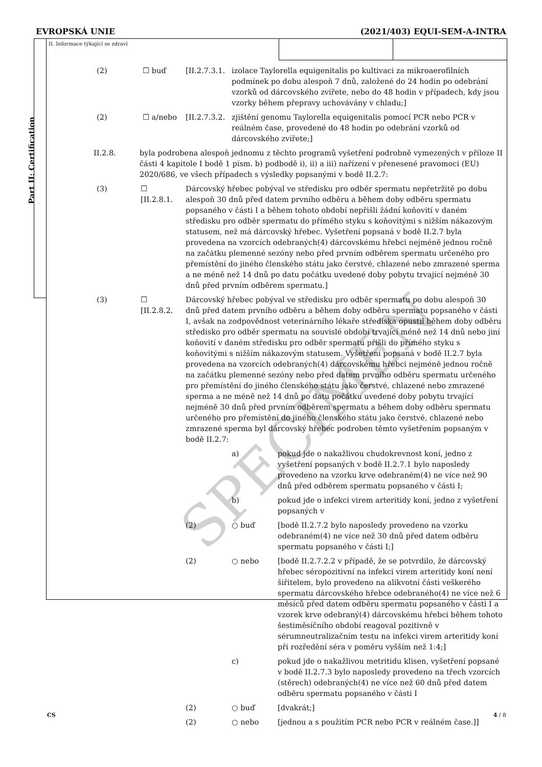EVROPSKÁ UNIE (2021/403) EQUI-SEM-A-INTRA
Part II: Certification
II. Informace týkající se zdraví
(2) ☐ buď [II.2.7.3.1.
izolace Taylorella equigenitalis po kultivaci za mikroaerofilních podmínek po dobu alespoň 7 dnů, založené do 24 hodin po odebrání vzorků od dárcovského zvířete, nebo do 48 hodin v případech, kdy jsou vzorky během přepravy uchovávány v chladu;]
(2) ☐ a/nebo [II.2.7.3.2.
zjištění genomu Taylorella equigenitalis pomocí PCR nebo PCR v reálném čase, provedené do 48 hodin po odebrání vzorků od dárcovského zvířete;]
II.2.8. byla podrobena alespoň jednomu z těchto programů vyšetření podrobně vymezených v příloze II části 4 kapitole I bodě 1 písm. b) podbodě i), ii) a iii) nařízení v přenesené pravomoci (EU) 2020/686, ve všech případech s výsledky popsanými v bodě II.2.7:
(3) ☐
[II.2.8.1.
Dárcovský hřebec pobýval ve středisku pro odběr spermatu nepřetržitě po dobu alespoň 30 dnů před datem prvního odběru a během doby odběru spermatu popsaného v části I a během tohoto období nepřišli žádní koňovití v daném středisku pro odběr spermatu do přímého styku s koňovitými s nižším nákazovým statusem, než má dárcovský hřebec. Vyšetření popsaná v bodě II.2.7 byla provedena na vzorcích odebraných(4) dárcovskému hřebci nejméně jednou ročně na začátku plemenné sezóny nebo před prvním odběrem spermatu určeného pro přemístění do jiného členského státu jako čerstvé, chlazené nebo zmrazené sperma a ne méně než 14 dnů po datu počátku uvedené doby pobytu trvající nejméně 30 dnů před prvním odběrem spermatu.]
(3) ☐
[II.2.8.2.
Dárcovský hřebec pobýval ve středisku pro odběr spermatu po dobu alespoň 30 dnů před datem prvního odběru a během doby odběru spermatu popsaného v části I, avšak na zodpovědnost veterinárního lékaře střediska opustil během doby odběru středisko pro odběr spermatu na souvislé období trvající méně než 14 dnů nebo jiní koňovití v daném středisku pro odběr spermatu přišli do přímého styku s koňovitými s nižším nákazovým statusem. Vyšetření popsaná v bodě II.2.7 byla provedena na vzorcích odebraných(4) dárcovskému hřebci nejméně jednou ročně na začátku plemenné sezóny nebo před datem prvního odběru spermatu určeného pro přemístění do jiného členského státu jako čerstvé, chlazené nebo zmrazené sperma a ne méně než 14 dnů po datu počátku uvedené doby pobytu trvající nejméně 30 dnů před prvním odběrem spermatu a během doby odběru spermatu určeného pro přemístění do jiného členského státu jako čerstvé, chlazené nebo zmrazené sperma byl dárcovský hřebec podroben těmto vyšetřením popsaným v bodě II.2.7:
a) pokud jde o nakažlivou chudokrevnost koní, jedno z vyšetření popsaných v bodě II.2.7.1 bylo naposledy provedeno na vzorku krve odebraném(4) ne více než 90 dnů před odběrem spermatu popsaného v části I;
b) pokud jde o infekci virem arteritidy koní, jedno z vyšetření popsaných v
(2) ○ buď [bodě II.2.7.2 bylo naposledy provedeno na vzorku odebraném(4) ne více než 30 dnů před datem odběru spermatu popsaného v části I;]
(2) ○ nebo [bodě II.2.7.2.2 v případě, že se potvrdilo, že dárcovský hřebec séropozitivní na infekci virem arteritidy koní není šiřitelem, bylo provedeno na alikvotní části veškerého spermatu dárcovského hřebce odebraného(4) ne více než 6 měsíců před datem odběru spermatu popsaného v části I a vzorek krve odebraný(4) dárcovskému hřebci během tohoto šestiměsíčního období reagoval pozitivně v sérumneutralizačním testu na infekci virem arteritidy koní při rozředění séra v poměru vyšším než 1:4;]
c) pokud jde o nakažlivou metritidu klisen, vyšetření popsané v bodě II.2.7.3 bylo naposledy provedeno na třech vzorcích (stěrech) odebraných(4) ne více než 60 dnů před datem odběru spermatu popsaného v části I
(2) ○ buď [dvakrát;]
(2) ○ nebo [jednou a s použitím PCR nebo PCR v reálném čase.]]
SPECIMEN
CS 4 / 8